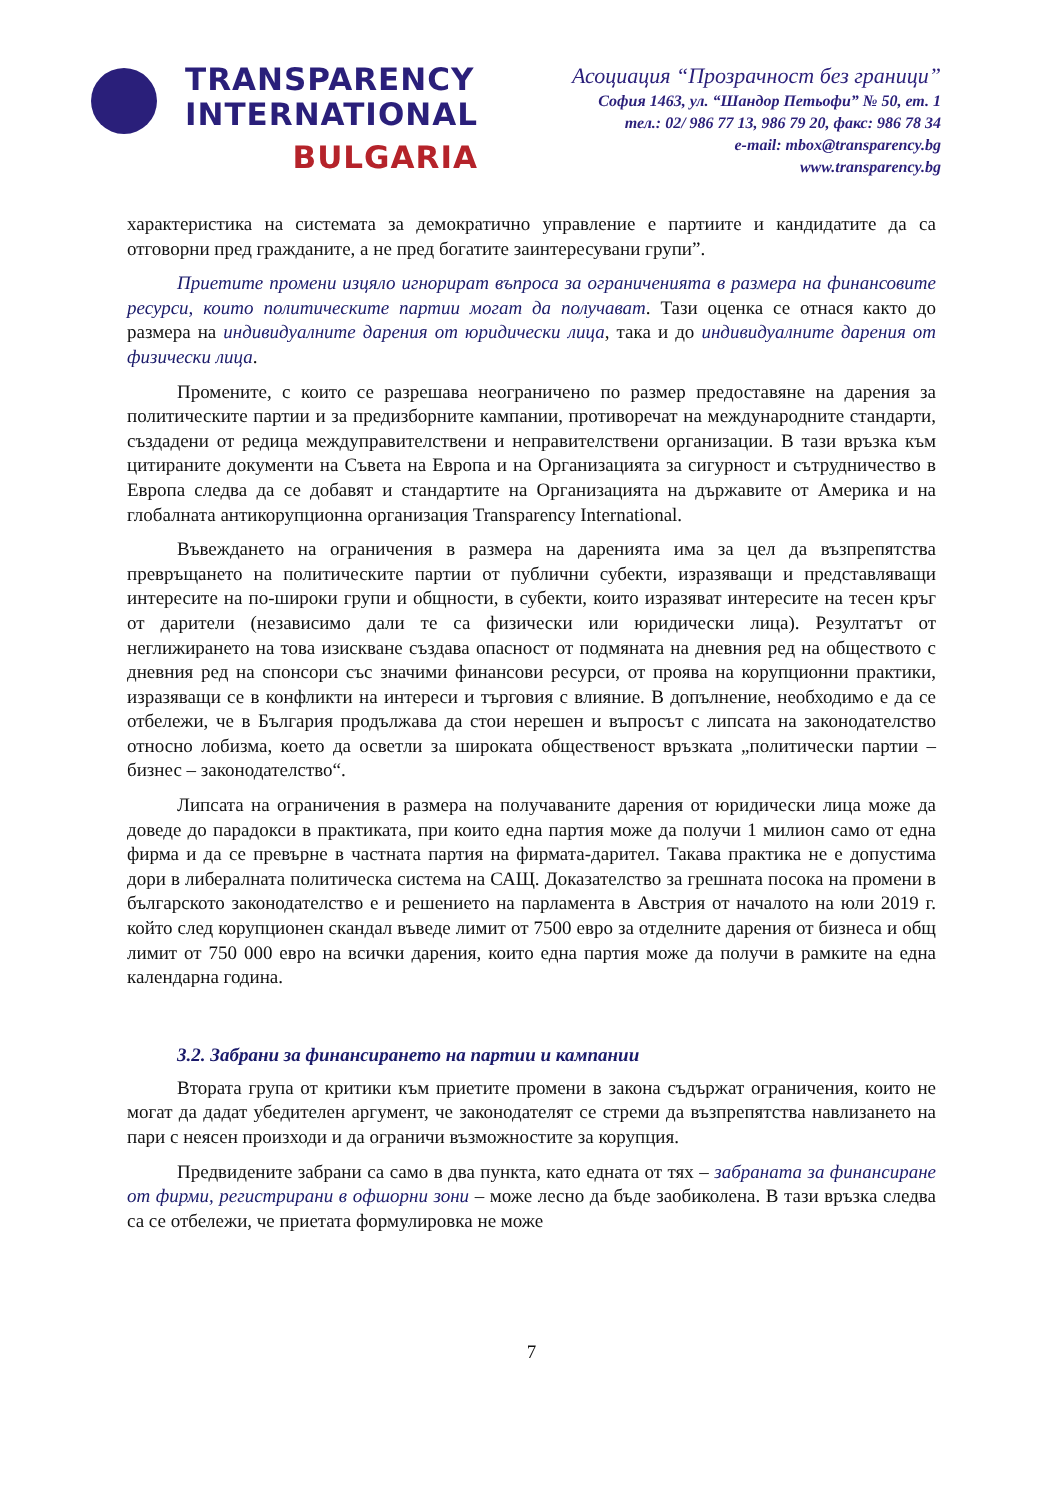TRANSPARENCY
INTERNATIONAL
BULGARIA
Асоциация “Прозрачност без граници”
София 1463, ул. “Шандор Петьофи” № 50, ет. 1
тел.: 02/ 986 77 13, 986 79 20, факс: 986 78 34
e-mail: mbox@transparency.bg
www.transparency.bg
характеристика на системата за демократично управление е партиите и кандидатите да са отговорни пред гражданите, а не пред богатите заинтересувани групи”.
Приетите промени изцяло игнорират въпроса за ограниченията в размера на финансовите ресурси, които политическите партии могат да получават. Тази оценка се отнася както до размера на индивидуалните дарения от юридически лица, така и до индивидуалните дарения от физически лица.
Промените, с които се разрешава неограничено по размер предоставяне на дарения за политическите партии и за предизборните кампании, противоречат на международните стандарти, създадени от редица междуправителствени и неправителствени организации. В тази връзка към цитираните документи на Съвета на Европа и на Организацията за сигурност и сътрудничество в Европа следва да се добавят и стандартите на Организацията на държавите от Америка и на глобалната антикорупционна организация Transparency International.
Въвеждането на ограничения в размера на даренията има за цел да възпрепятства превръщането на политическите партии от публични субекти, изразяващи и представляващи интересите на по-широки групи и общности, в субекти, които изразяват интересите на тесен кръг от дарители (независимо дали те са физически или юридически лица). Резултатът от неглижирането на това изискване създава опасност от подмяната на дневния ред на обществото с дневния ред на спонсори със значими финансови ресурси, от проява на корупционни практики, изразяващи се в конфликти на интереси и търговия с влияние. В допълнение, необходимо е да се отбележи, че в България продължава да стои нерешен и въпросът с липсата на законодателство относно лобизма, което да осветли за широката общественост връзката „политически партии – бизнес – законодателство“.
Липсата на ограничения в размера на получаваните дарения от юридически лица може да доведе до парадокси в практиката, при които една партия може да получи 1 милион само от една фирма и да се превърне в частната партия на фирмата-дарител. Такава практика не е допустима дори в либералната политическа система на САЩ. Доказателство за грешната посока на промени в българското законодателство е и решението на парламента в Австрия от началото на юли 2019 г. който след корупционен скандал въведе лимит от 7500 евро за отделните дарения от бизнеса и общ лимит от 750 000 евро на всички дарения, които една партия може да получи в рамките на една календарна година.
3.2. Забрани за финансирането на партии и кампании
Втората група от критики към приетите промени в закона съдържат ограничения, които не могат да дадат убедителен аргумент, че законодателят се стреми да възпрепятства навлизането на пари с неясен произходи и да ограничи възможностите за корупция.
Предвидените забрани са само в два пункта, като едната от тях – забраната за финансиране от фирми, регистрирани в офшорни зони – може лесно да бъде заобиколена. В тази връзка следва са се отбележи, че приетата формулировка не може
7